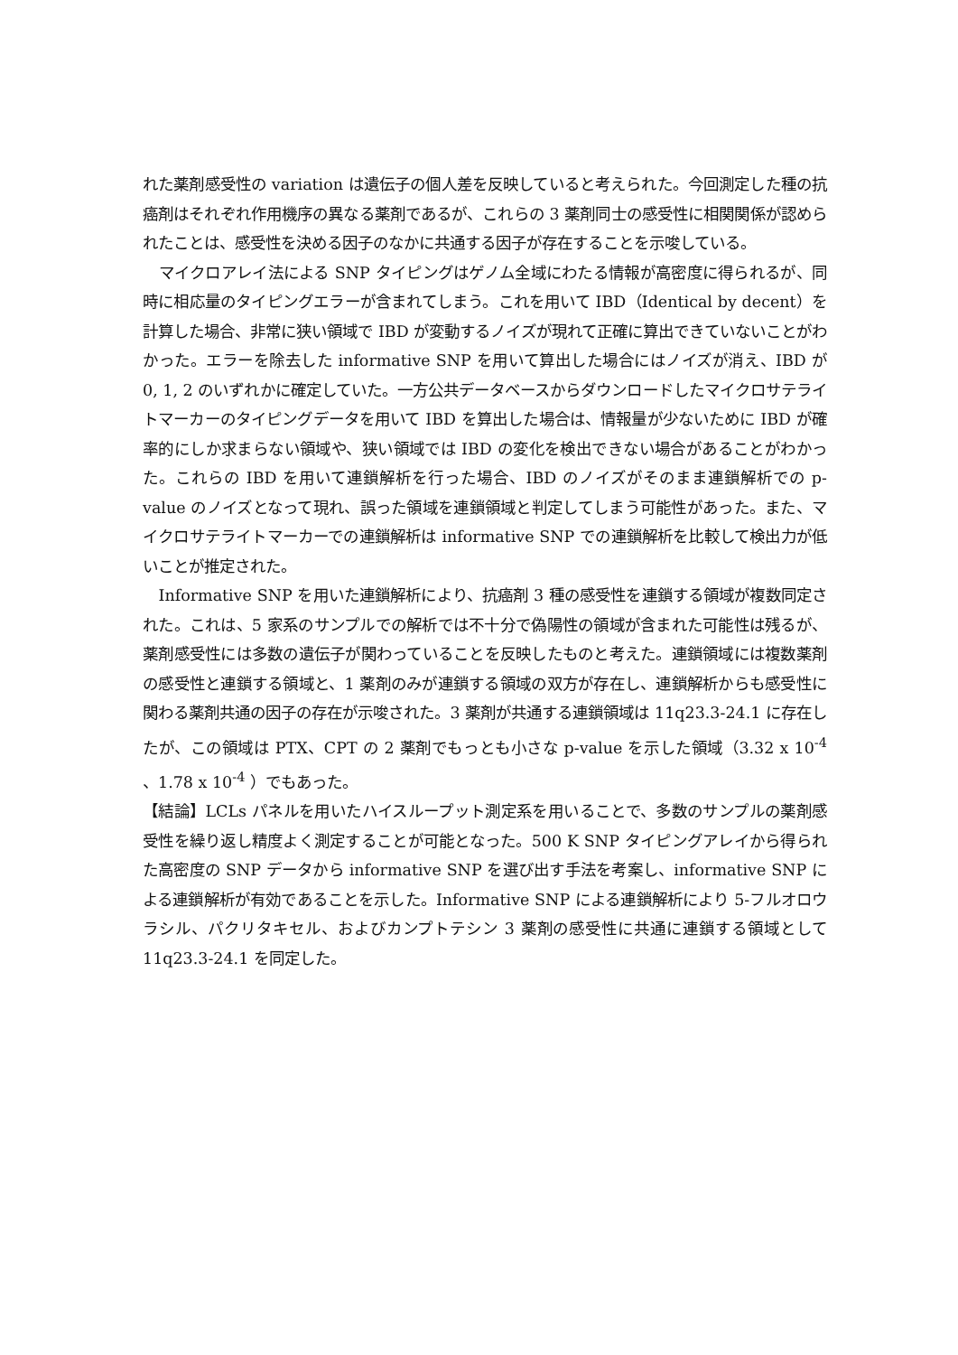れた薬剤感受性の variation は遺伝子の個人差を反映していると考えられた。今回測定した種の抗癌剤はそれぞれ作用機序の異なる薬剤であるが、これらの 3 薬剤同士の感受性に相関関係が認められたことは、感受性を決める因子のなかに共通する因子が存在することを示唆している。
マイクロアレイ法による SNP タイピングはゲノム全域にわたる情報が高密度に得られるが、同時に相応量のタイピングエラーが含まれてしまう。これを用いて IBD（Identical by decent）を計算した場合、非常に狭い領域で IBD が変動するノイズが現れて正確に算出できていないことがわかった。エラーを除去した informative SNP を用いて算出した場合にはノイズが消え、IBD が 0, 1, 2 のいずれかに確定していた。一方公共データベースからダウンロードしたマイクロサテライトマーカーのタイピングデータを用いて IBD を算出した場合は、情報量が少ないために IBD が確率的にしか求まらない領域や、狭い領域では IBD の変化を検出できない場合があることがわかった。これらの IBD を用いて連鎖解析を行った場合、IBD のノイズがそのまま連鎖解析での p-value のノイズとなって現れ、誤った領域を連鎖領域と判定してしまう可能性があった。また、マイクロサテライトマーカーでの連鎖解析は informative SNP での連鎖解析を比較して検出力が低いことが推定された。
Informative SNP を用いた連鎖解析により、抗癌剤 3 種の感受性を連鎖する領域が複数同定された。これは、5 家系のサンプルでの解析では不十分で偽陽性の領域が含まれた可能性は残るが、薬剤感受性には多数の遺伝子が関わっていることを反映したものと考えた。連鎖領域には複数薬剤の感受性と連鎖する領域と、1 薬剤のみが連鎖する領域の双方が存在し、連鎖解析からも感受性に関わる薬剤共通の因子の存在が示唆された。3 薬剤が共通する連鎖領域は 11q23.3-24.1 に存在したが、この領域は PTX、CPT の 2 薬剤でもっとも小さな p-value を示した領域（3.32 x 10<sup>-4</sup> 、1.78 x 10<sup>-4</sup> ）でもあった。
【結論】LCLs パネルを用いたハイスループット測定系を用いることで、多数のサンプルの薬剤感受性を繰り返し精度よく測定することが可能となった。500 K SNP タイピングアレイから得られた高密度の SNP データから informative SNP を選び出す手法を考案し、informative SNP による連鎖解析が有効であることを示した。Informative SNP による連鎖解析により 5-フルオロウラシル、パクリタキセル、およびカンプトテシン 3 薬剤の感受性に共通に連鎖する領域として 11q23.3-24.1 を同定した。